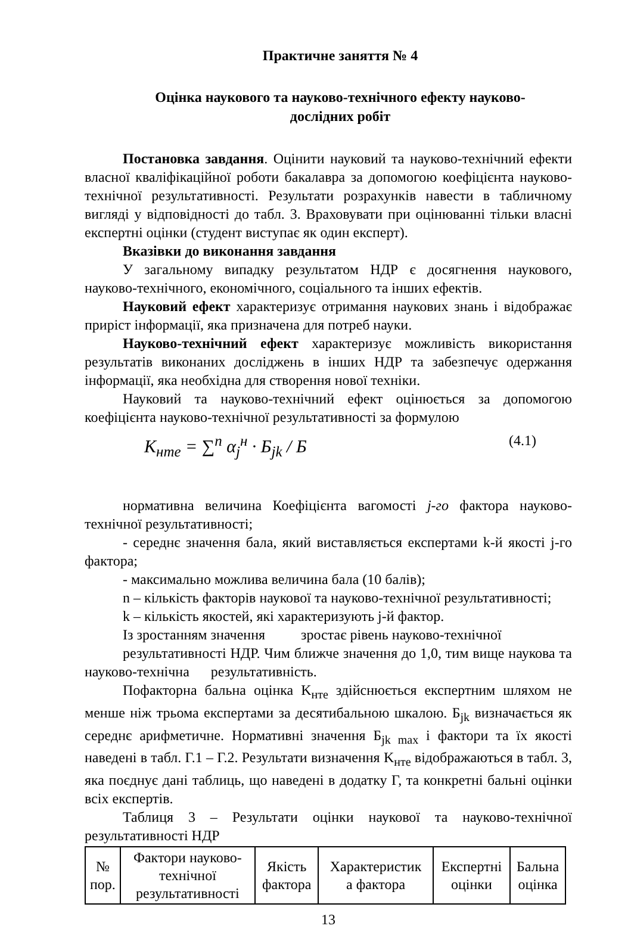Практичне заняття № 4
Оцінка наукового та науково-технічного ефекту науково-
дослідних робіт
Постановка завдання. Оцінити науковий та науково-технічний ефекти власної кваліфікаційної роботи бакалавра за допомогою коефіцієнта науково-технічної результативності. Результати розрахунків навести в табличному вигляді у відповідності до табл. 3. Враховувати при оцінюванні тільки власні експертні оцінки (студент виступає як один експерт).
Вказівки до виконання завдання
У загальному випадку результатом НДР є досягнення наукового, науково-технічного, економічного, соціального та інших ефектів.
Науковий ефект характеризує отримання наукових знань і відображає приріст інформації, яка призначена для потреб науки.
Науково-технічний ефект характеризує можливість використання результатів виконаних досліджень в інших НДР та забезпечує одержання інформації, яка необхідна для створення нової техніки.
Науковий та науково-технічний ефект оцінюється за допомогою коефіцієнта науково-технічної результативності за формулою
K<sub>нтe</sub> = ∑<sup>n</sup> α<sub>j</sub><sup>н</sup> · Б<sub>jk</sub> / Б (4.1)
нормативна величина Коефіцієнта вагомості j-го фактора науково-технічної результативності;
- середнє значення бала, який виставляється експертами k-й якості j-го фактора;
- максимально можлива величина бала (10 балів);
n – кількість факторів наукової та науково-технічної результативності;
k – кількість якостей, які характеризують j-й фактор.
Із зростанням значення зростає рівень науково-технічної
результативності НДР. Чим ближче значення до 1,0, тим вище наукова та науково-технічна результативність.
Пофакторна бальна оцінка K<sub>нтe</sub> здійснюється експертним шляхом не менше ніж трьома експертами за десятибальною шкалою. Б<sub>jk</sub> визначається як середнє арифметичне. Нормативні значення Б<sub>jk max</sub> і фактори та їх якості наведені в табл. Г.1 – Г.2. Результати визначення K<sub>нтe</sub> відображаються в табл. 3, яка поєднує дані таблиць, що наведені в додатку Г, та конкретні бальні оцінки всіх експертів.
Таблиця 3 – Результати оцінки наукової та науково-технічної результативності НДР
| № пор. | Фактори науково- технічної результативності | Якість фактора | Характеристик а фактора | Експертні оцінки | Бальна оцінка |
13